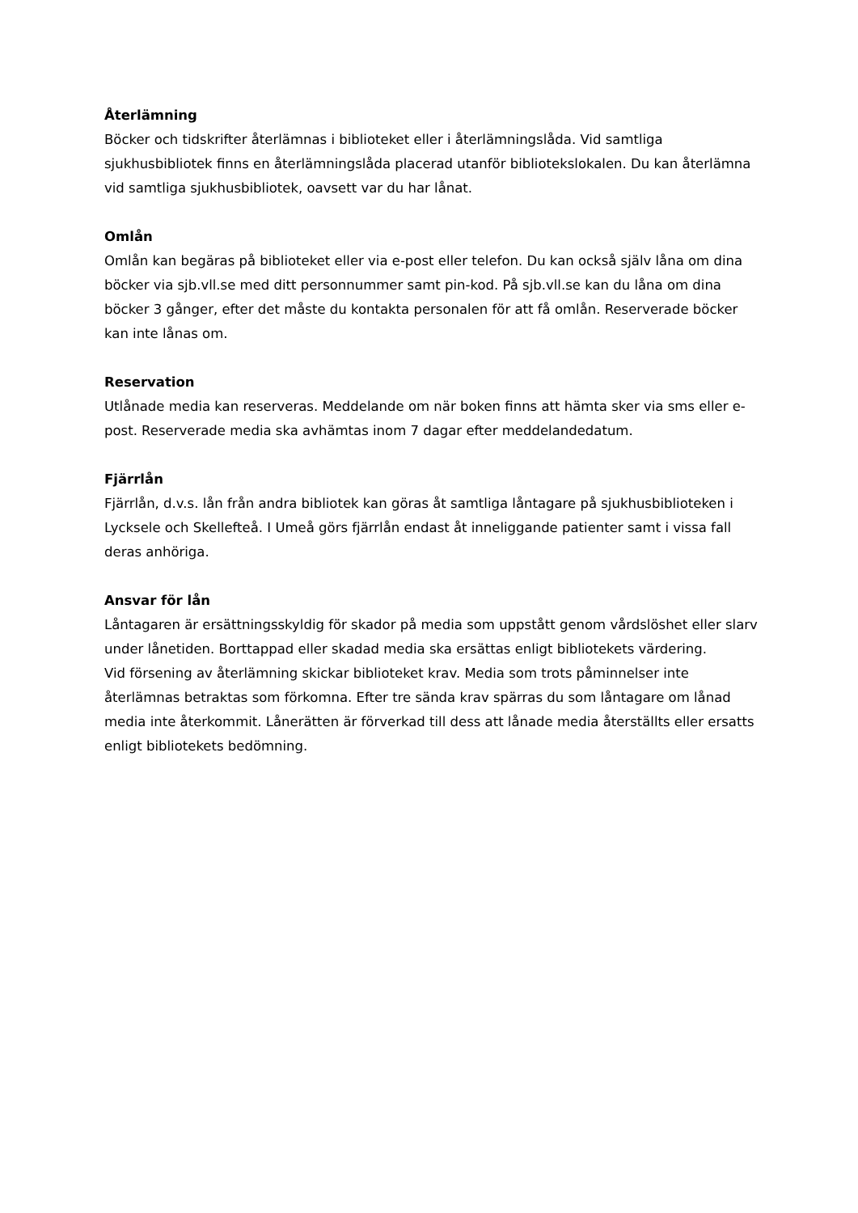Återlämning
Böcker och tidskrifter återlämnas i biblioteket eller i återlämningslåda. Vid samtliga sjukhusbibliotek finns en återlämningslåda placerad utanför bibliotekslokalen. Du kan återlämna vid samtliga sjukhusbibliotek, oavsett var du har lånat.
Omlån
Omlån kan begäras på biblioteket eller via e-post eller telefon. Du kan också själv låna om dina böcker via sjb.vll.se med ditt personnummer samt pin-kod. På sjb.vll.se kan du låna om dina böcker 3 gånger, efter det måste du kontakta personalen för att få omlån. Reserverade böcker kan inte lånas om.
Reservation
Utlånade media kan reserveras. Meddelande om när boken finns att hämta sker via sms eller e-post. Reserverade media ska avhämtas inom 7 dagar efter meddelandedatum.
Fjärrlån
Fjärrlån, d.v.s. lån från andra bibliotek kan göras åt samtliga låntagare på sjukhusbiblioteken i Lycksele och Skellefteå. I Umeå görs fjärrlån endast åt inneliggande patienter samt i vissa fall deras anhöriga.
Ansvar för lån
Låntagaren är ersättningsskyldig för skador på media som uppstått genom vårdslöshet eller slarv under lånetiden. Borttappad eller skadad media ska ersättas enligt bibliotekets värdering.
Vid försening av återlämning skickar biblioteket krav. Media som trots påminnelser inte återlämnas betraktas som förkomna. Efter tre sända krav spärras du som låntagare om lånad media inte återkommit. Lånerätten är förverkad till dess att lånade media återställts eller ersatts enligt bibliotekets bedömning.